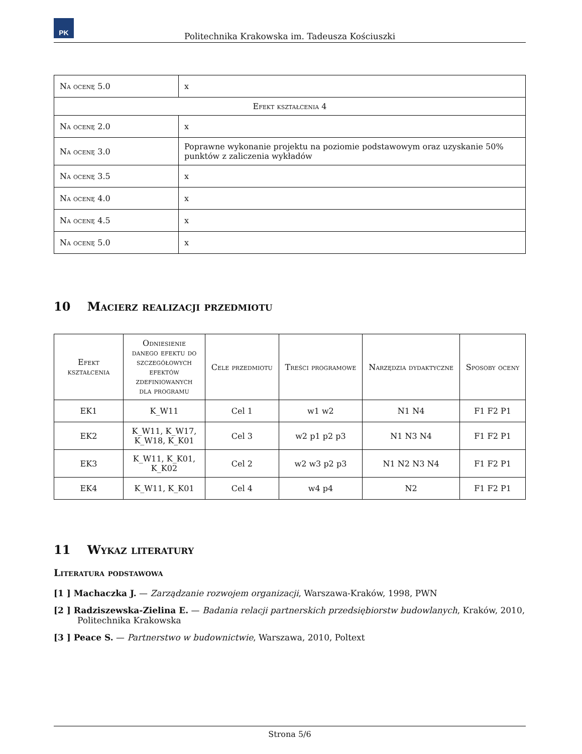PK
Politechnika Krakowska im. Tadeusza Kościuszki
| Na ocenę 5.0 | x |
| Efekt kształcenia 4 | |
| Na ocenę 2.0 | x |
| Na ocenę 3.0 | Poprawne wykonanie projektu na poziomie podstawowym oraz uzyskanie 50% punktów z zaliczenia wykładów |
| Na ocenę 3.5 | x |
| Na ocenę 4.0 | x |
| Na ocenę 4.5 | x |
| Na ocenę 5.0 | x |
10 Macierz realizacji przedmiotu
| Efekt kształcenia | Odniesienie danego efektu do szczegółowych efektów zdefiniowanych dla programu | Cele przedmiotu | Treści programowe | Narzędzia dydaktyczne | Sposoby oceny |
| --- | --- | --- | --- | --- | --- |
| EK1 | K_W11 | Cel 1 | w1 w2 | N1 N4 | F1 F2 P1 |
| EK2 | K_W11, K_W17, K_W18, K_K01 | Cel 3 | w2 p1 p2 p3 | N1 N3 N4 | F1 F2 P1 |
| EK3 | K_W11, K_K01, K_K02 | Cel 2 | w2 w3 p2 p3 | N1 N2 N3 N4 | F1 F2 P1 |
| EK4 | K_W11, K_K01 | Cel 4 | w4 p4 | N2 | F1 F2 P1 |
11 Wykaz literatury
Literatura podstawowa
[1 ] Machaczka J. — Zarządzanie rozwojem organizacji, Warszawa-Kraków, 1998, PWN
[2 ] Radziszewska-Zielina E. — Badania relacji partnerskich przedsiębiorstw budowlanych, Kraków, 2010, Politechnika Krakowska
[3 ] Peace S. — Partnerstwo w budownictwie, Warszawa, 2010, Poltext
Strona 5/6